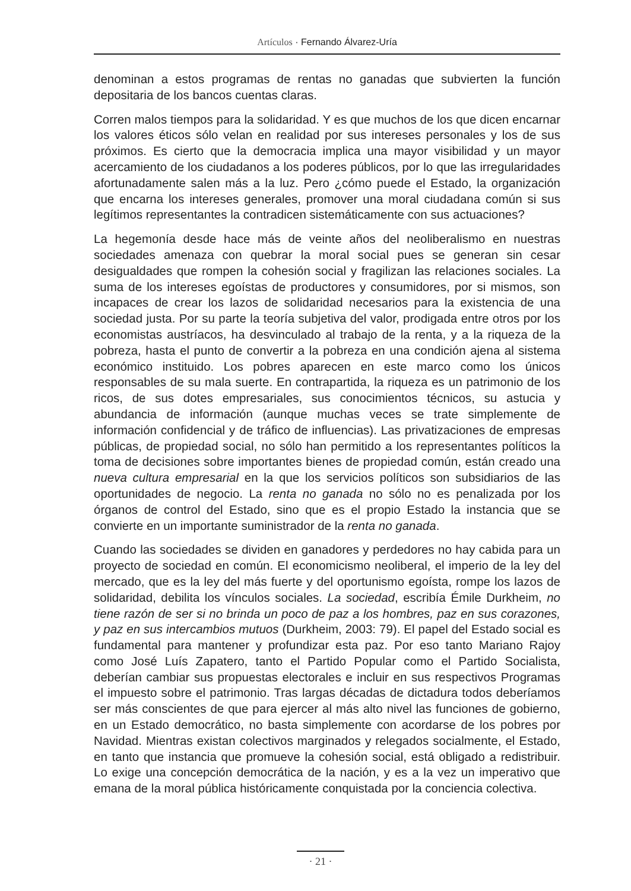Artículos · Fernando Álvarez-Uría
denominan a estos programas de rentas no ganadas que subvierten la función depositaria de los bancos cuentas claras.
Corren malos tiempos para la solidaridad. Y es que muchos de los que dicen encarnar los valores éticos sólo velan en realidad por sus intereses personales y los de sus próximos. Es cierto que la democracia implica una mayor visibilidad y un mayor acercamiento de los ciudadanos a los poderes públicos, por lo que las irregularidades afortunadamente salen más a la luz. Pero ¿cómo puede el Estado, la organización que encarna los intereses generales, promover una moral ciudadana común si sus legítimos representantes la contradicen sistemáticamente con sus actuaciones?
La hegemonía desde hace más de veinte años del neoliberalismo en nuestras sociedades amenaza con quebrar la moral social pues se generan sin cesar desigualdades que rompen la cohesión social y fragilizan las relaciones sociales. La suma de los intereses egoístas de productores y consumidores, por si mismos, son incapaces de crear los lazos de solidaridad necesarios para la existencia de una sociedad justa. Por su parte la teoría subjetiva del valor, prodigada entre otros por los economistas austríacos, ha desvinculado al trabajo de la renta, y a la riqueza de la pobreza, hasta el punto de convertir a la pobreza en una condición ajena al sistema económico instituido. Los pobres aparecen en este marco como los únicos responsables de su mala suerte. En contrapartida, la riqueza es un patrimonio de los ricos, de sus dotes empresariales, sus conocimientos técnicos, su astucia y abundancia de información (aunque muchas veces se trate simplemente de información confidencial y de tráfico de influencias). Las privatizaciones de empresas públicas, de propiedad social, no sólo han permitido a los representantes políticos la toma de decisiones sobre importantes bienes de propiedad común, están creado una nueva cultura empresarial en la que los servicios políticos son subsidiarios de las oportunidades de negocio. La renta no ganada no sólo no es penalizada por los órganos de control del Estado, sino que es el propio Estado la instancia que se convierte en un importante suministrador de la renta no ganada.
Cuando las sociedades se dividen en ganadores y perdedores no hay cabida para un proyecto de sociedad en común. El economicismo neoliberal, el imperio de la ley del mercado, que es la ley del más fuerte y del oportunismo egoísta, rompe los lazos de solidaridad, debilita los vínculos sociales. La sociedad, escribía Émile Durkheim, no tiene razón de ser si no brinda un poco de paz a los hombres, paz en sus corazones, y paz en sus intercambios mutuos (Durkheim, 2003: 79). El papel del Estado social es fundamental para mantener y profundizar esta paz. Por eso tanto Mariano Rajoy como José Luís Zapatero, tanto el Partido Popular como el Partido Socialista, deberían cambiar sus propuestas electorales e incluir en sus respectivos Programas el impuesto sobre el patrimonio. Tras largas décadas de dictadura todos deberíamos ser más conscientes de que para ejercer al más alto nivel las funciones de gobierno, en un Estado democrático, no basta simplemente con acordarse de los pobres por Navidad. Mientras existan colectivos marginados y relegados socialmente, el Estado, en tanto que instancia que promueve la cohesión social, está obligado a redistribuir. Lo exige una concepción democrática de la nación, y es a la vez un imperativo que emana de la moral pública históricamente conquistada por la conciencia colectiva.
· 21 ·